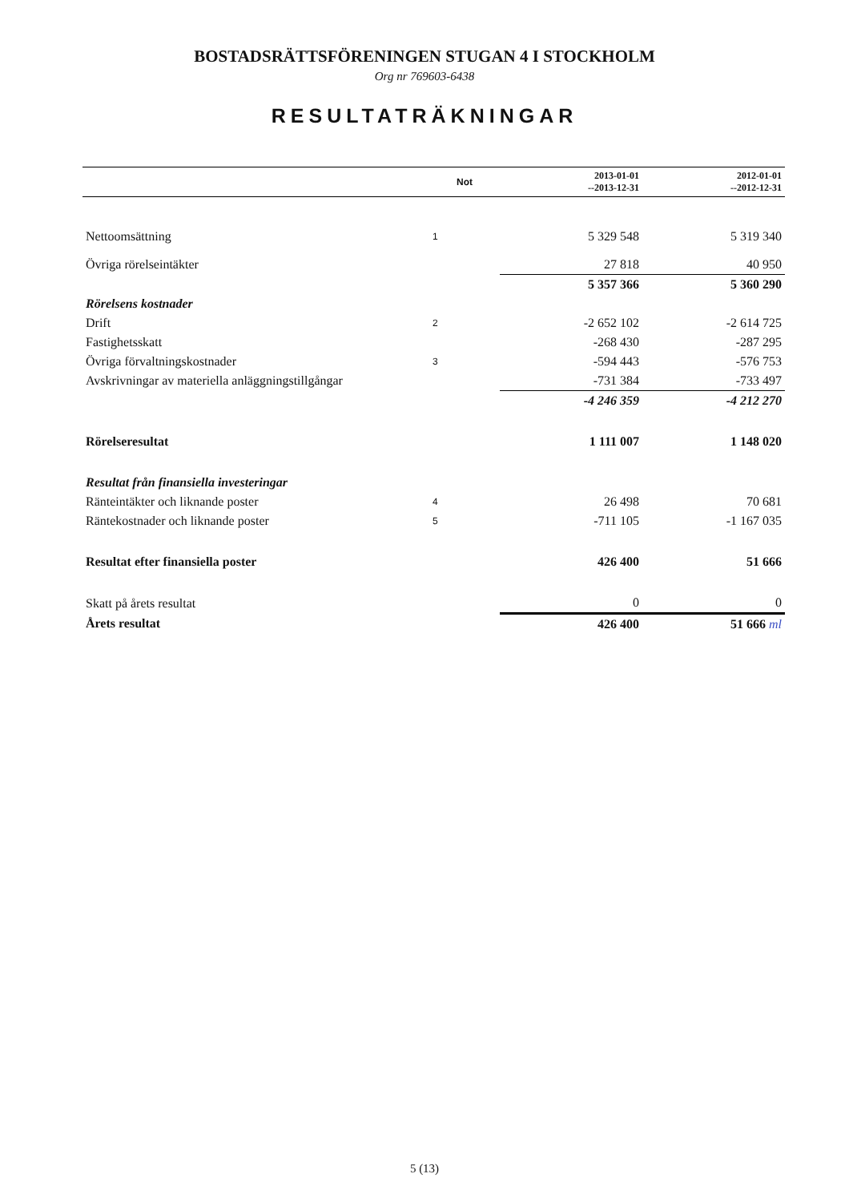BOSTADSRÄTTSFÖRENINGEN STUGAN 4 I STOCKHOLM
Org nr 769603-6438
RESULTATRÄKNINGAR
| | Not | 2013-01-01 --2013-12-31 | 2012-01-01 --2012-12-31 |
| --- | --- | --- | --- |
| Nettoomsättning | 1 | 5 329 548 | 5 319 340 |
| Övriga rörelseintäkter | | 27 818 | 40 950 |
| | | 5 357 366 | 5 360 290 |
| Rörelsens kostnader | | | |
| Drift | 2 | -2 652 102 | -2 614 725 |
| Fastighetsskatt | | -268 430 | -287 295 |
| Övriga förvaltningskostnader | 3 | -594 443 | -576 753 |
| Avskrivningar av materiella anläggningstillgångar | | -731 384 | -733 497 |
| | | -4 246 359 | -4 212 270 |
| Rörelseresultat | | 1 111 007 | 1 148 020 |
| Resultat från finansiella investeringar | | | |
| Ränteintäkter och liknande poster | 4 | 26 498 | 70 681 |
| Räntekostnader och liknande poster | 5 | -711 105 | -1 167 035 |
| Resultat efter finansiella poster | | 426 400 | 51 666 |
| Skatt på årets resultat | | 0 | 0 |
| Årets resultat | | 426 400 | 51 666 ml |
5 (13)